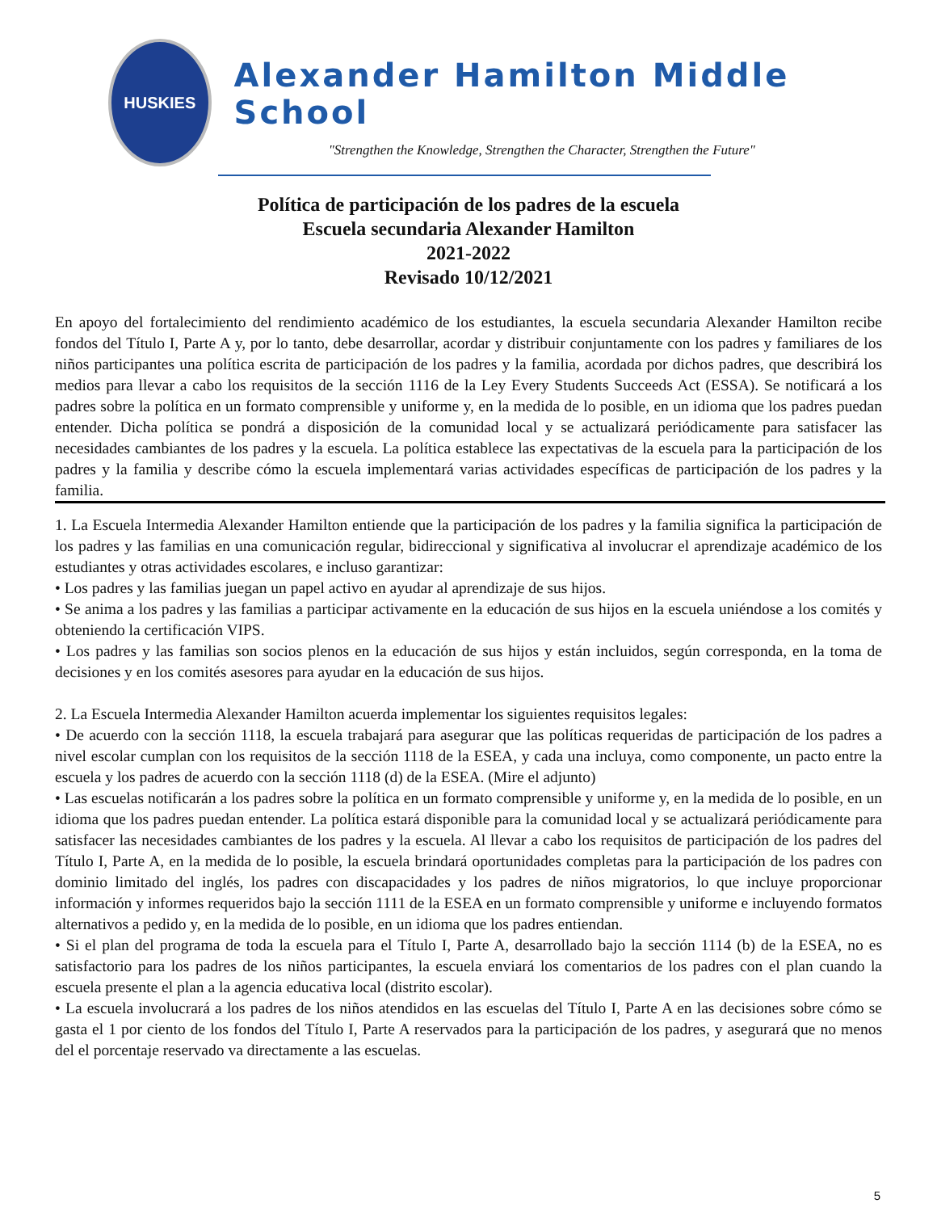HUSKIES
Alexander Hamilton Middle School
"Strengthen the Knowledge, Strengthen the Character, Strengthen the Future"
Política de participación de los padres de la escuela
Escuela secundaria Alexander Hamilton
2021-2022
Revisado 10/12/2021
En apoyo del fortalecimiento del rendimiento académico de los estudiantes, la escuela secundaria Alexander Hamilton recibe fondos del Título I, Parte A y, por lo tanto, debe desarrollar, acordar y distribuir conjuntamente con los padres y familiares de los niños participantes una política escrita de participación de los padres y la familia, acordada por dichos padres, que describirá los medios para llevar a cabo los requisitos de la sección 1116 de la Ley Every Students Succeeds Act (ESSA). Se notificará a los padres sobre la política en un formato comprensible y uniforme y, en la medida de lo posible, en un idioma que los padres puedan entender. Dicha política se pondrá a disposición de la comunidad local y se actualizará periódicamente para satisfacer las necesidades cambiantes de los padres y la escuela. La política establece las expectativas de la escuela para la participación de los padres y la familia y describe cómo la escuela implementará varias actividades específicas de participación de los padres y la familia.
1. La Escuela Intermedia Alexander Hamilton entiende que la participación de los padres y la familia significa la participación de los padres y las familias en una comunicación regular, bidireccional y significativa al involucrar el aprendizaje académico de los estudiantes y otras actividades escolares, e incluso garantizar:
• Los padres y las familias juegan un papel activo en ayudar al aprendizaje de sus hijos.
• Se anima a los padres y las familias a participar activamente en la educación de sus hijos en la escuela uniéndose a los comités y obteniendo la certificación VIPS.
• Los padres y las familias son socios plenos en la educación de sus hijos y están incluidos, según corresponda, en la toma de decisiones y en los comités asesores para ayudar en la educación de sus hijos.
2. La Escuela Intermedia Alexander Hamilton acuerda implementar los siguientes requisitos legales:
• De acuerdo con la sección 1118, la escuela trabajará para asegurar que las políticas requeridas de participación de los padres a nivel escolar cumplan con los requisitos de la sección 1118 de la ESEA, y cada una incluya, como componente, un pacto entre la escuela y los padres de acuerdo con la sección 1118 (d) de la ESEA. (Mire el adjunto)
• Las escuelas notificarán a los padres sobre la política en un formato comprensible y uniforme y, en la medida de lo posible, en un idioma que los padres puedan entender. La política estará disponible para la comunidad local y se actualizará periódicamente para satisfacer las necesidades cambiantes de los padres y la escuela. Al llevar a cabo los requisitos de participación de los padres del Título I, Parte A, en la medida de lo posible, la escuela brindará oportunidades completas para la participación de los padres con dominio limitado del inglés, los padres con discapacidades y los padres de niños migratorios, lo que incluye proporcionar información y informes requeridos bajo la sección 1111 de la ESEA en un formato comprensible y uniforme e incluyendo formatos alternativos a pedido y, en la medida de lo posible, en un idioma que los padres entiendan.
• Si el plan del programa de toda la escuela para el Título I, Parte A, desarrollado bajo la sección 1114 (b) de la ESEA, no es satisfactorio para los padres de los niños participantes, la escuela enviará los comentarios de los padres con el plan cuando la escuela presente el plan a la agencia educativa local (distrito escolar).
• La escuela involucrará a los padres de los niños atendidos en las escuelas del Título I, Parte A en las decisiones sobre cómo se gasta el 1 por ciento de los fondos del Título I, Parte A reservados para la participación de los padres, y asegurará que no menos del el porcentaje reservado va directamente a las escuelas.
5